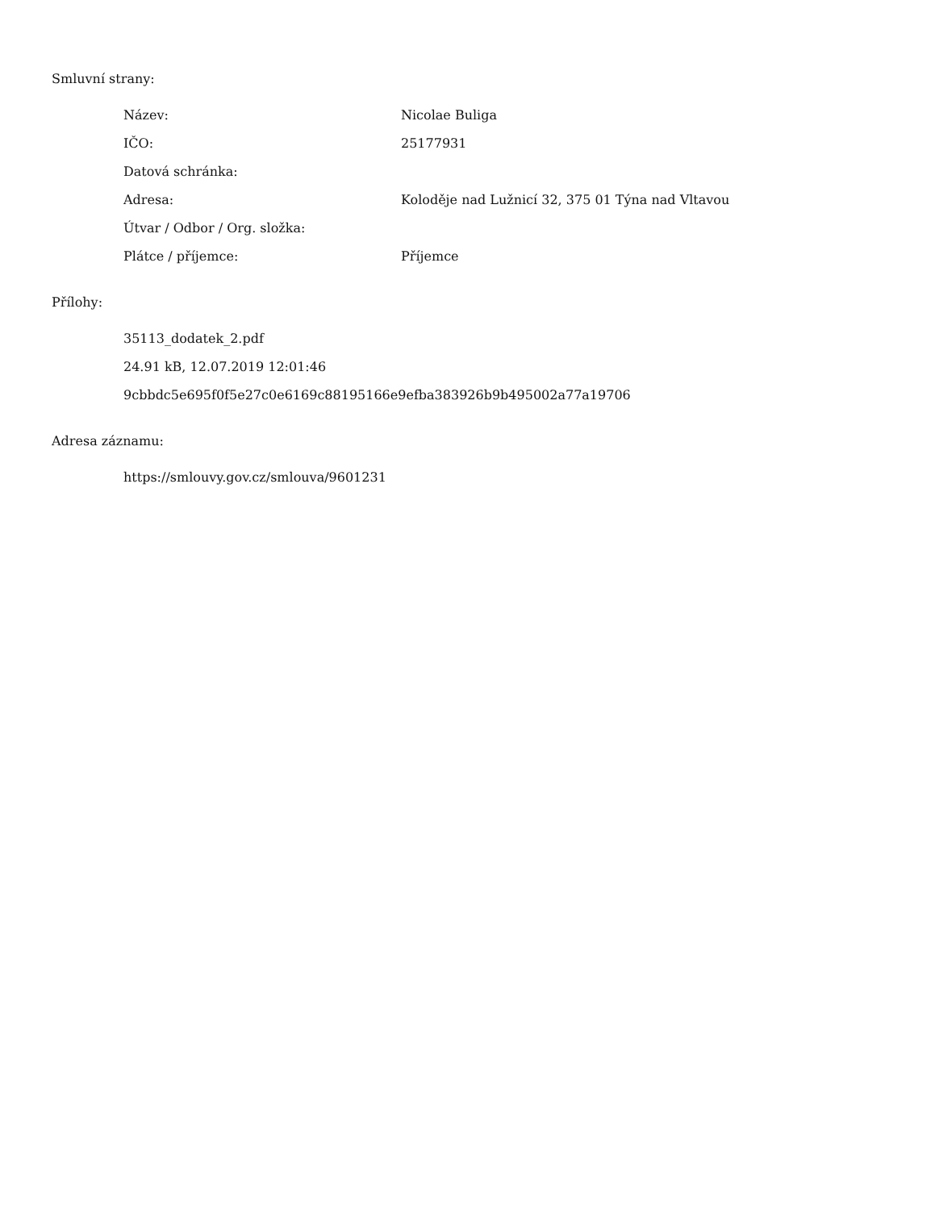Smluvní strany:
| Název: | Nicolae Buliga |
| IČO: | 25177931 |
| Datová schránka: | |
| Adresa: | Koloděje nad Lužnicí 32, 375 01 Týna nad Vltavou |
| Útvar / Odbor / Org. složka: | |
| Plátce / příjemce: | Příjemce |
Přílohy:
35113_dodatek_2.pdf
24.91 kB, 12.07.2019 12:01:46
9cbbdc5e695f0f5e27c0e6169c88195166e9efba383926b9b495002a77a19706
Adresa záznamu:
https://smlouvy.gov.cz/smlouva/9601231